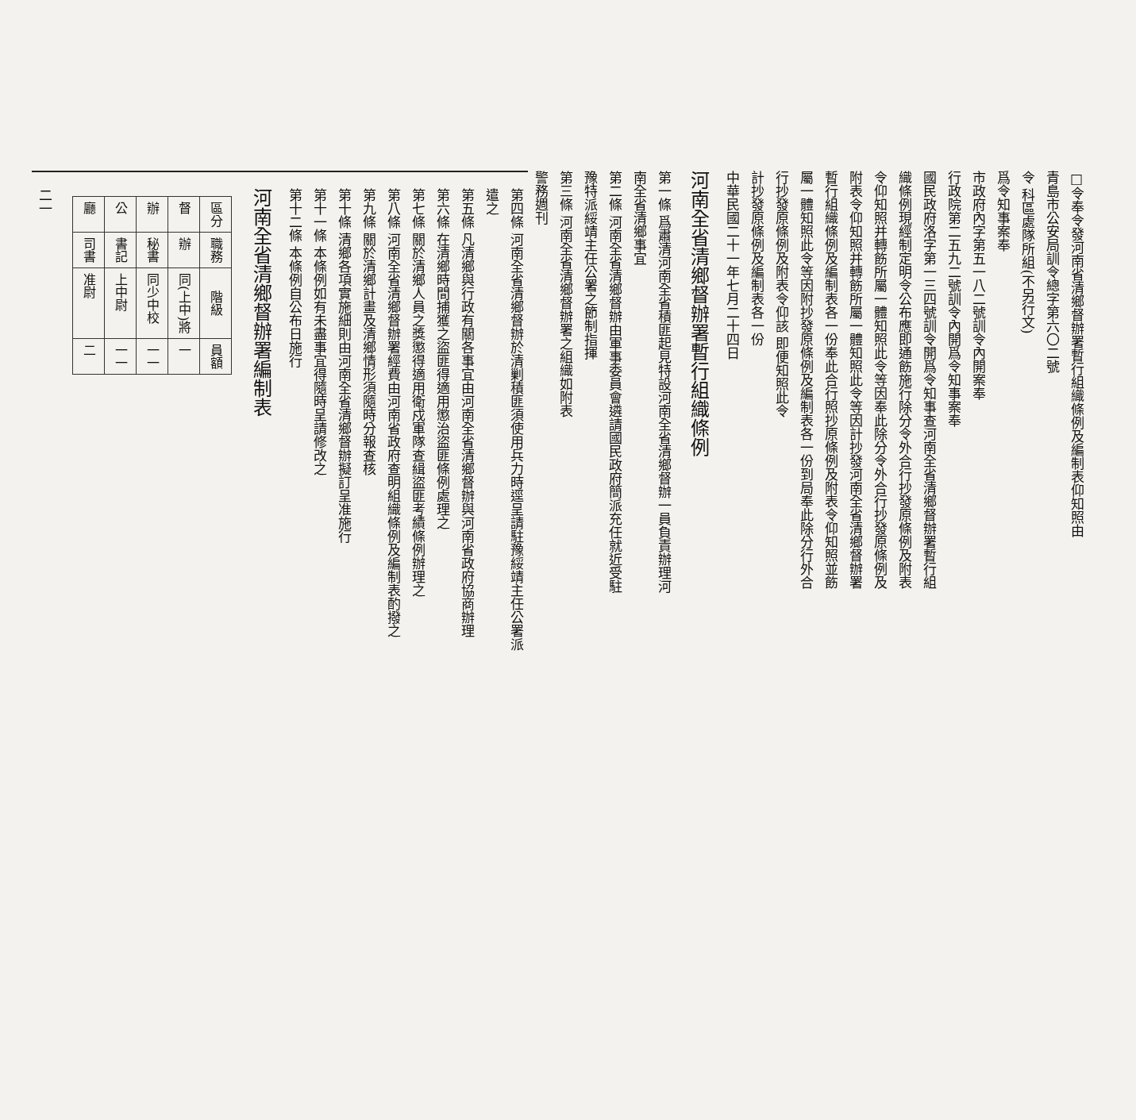□令奉令發河南省清鄉督辦署暫行組織條例及編制表仰知照由
青島市公安局訓令總字第六〇二號
令 科區處隊所組(不另行文)
爲令知事案奉
市政府內字第五一八二號訓令內開案奉
行政院第二五九二號訓令內開爲令知事案奉
國民政府洛字第一三四號訓令開爲令知事查河南全省清鄉督辦署暫行組織條例現經制定明令公布應即通飭施行除分令外合行抄發原條例及附表令仰知照并轉飭所屬一體知照此令等因奉此除分令外合行抄發原條例及附表令仰知照并轉飭所屬一體知照此令等因計抄發河南全省清鄉督辦署暫行組織條例及編制表各一份奉此合行照抄原條例及附表令仰知照並飭屬一體知照此令等因附抄發原條例及編制表各一份到局奉此除分行外合行抄發原條例及附表令仰該 即便知照此令
計抄發原條例及編制表各一份
中華民國二十一年七月二十四日
河南全省清鄉督辦署暫行組織條例
第一條 爲肅清河南全省積匪起見特設河南全省清鄉督辦一員負責辦理河南全省清鄉事宜
第二條 河南全省清鄉督辦由軍事委員會遴請國民政府簡派充任就近受駐豫特派綏靖主任公署之節制指揮
第三條 河南全省清鄉督辦署之組織如附表
警務週刊
第四條 河南全省清鄉督辦於清剿積匪須使用兵力時逕呈請駐豫綏靖主任公署派遣之
第五條 凡清鄉與行政有關各事宜由河南全省清鄉督辦與河南省政府協商辦理
第六條 在清鄉時間捕獲之盜匪得適用懲治盜匪條例處理之
第七條 關於清鄉人員之獎懲得適用衛戍軍隊查緝盜匪考績條例辦理之
第八條 河南全省清鄉督辦署經費由河南省政府查明組織條例及編制表酌撥之
第九條 關於清鄉計畫及清鄉情形須隨時分報查核
第十條 清鄉各項實施細則由河南全省清鄉督辦擬訂呈准施行
第十一條 本條例如有未盡事宜得隨時呈請修改之
第十二條 本條例自公布日施行
河南全省清鄉督辦署編制表
| 區分 | 職務 | 階級 | 員額 |
| --- | --- | --- | --- |
| 督 | 辦 | 同(上中)將 | 一 |
| 辦 | 秘書 | 同少中校 | 一一 |
| 公 | 書記 | 上中尉 | 一一 |
| 廳 | 司書 | 准尉 | 二 |
二一